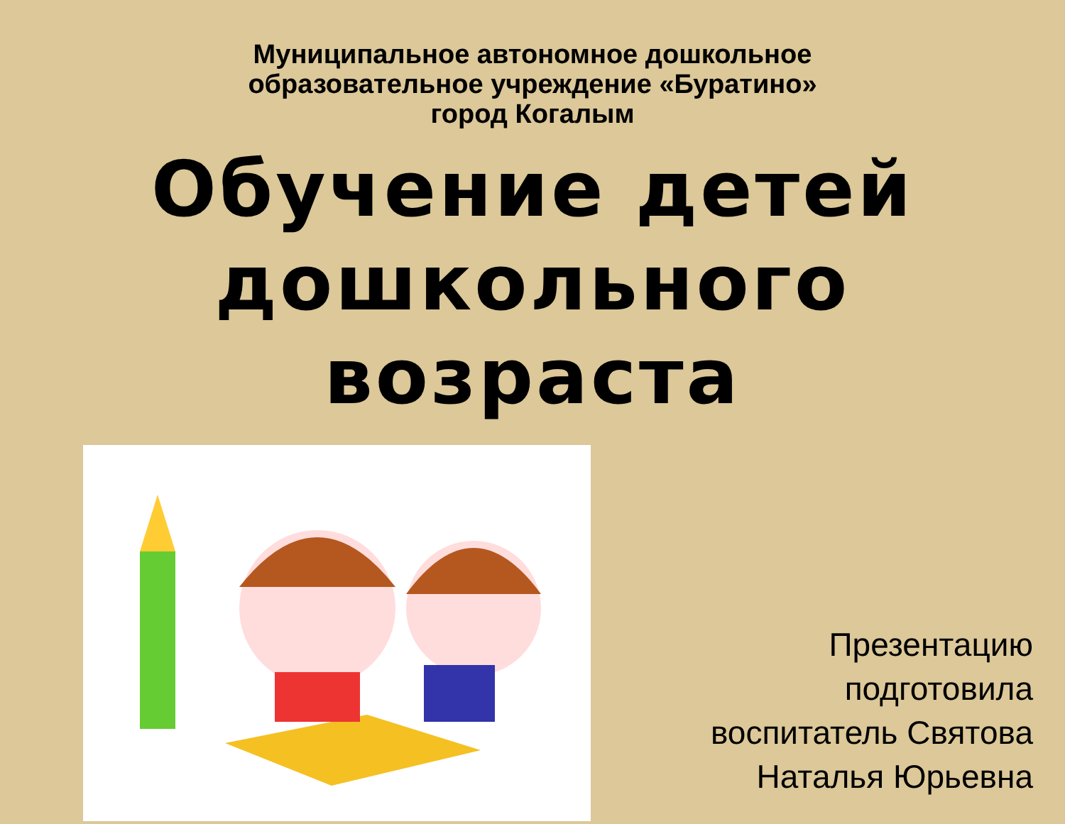Муниципальное автономное дошкольное
образовательное учреждение «Буратино»
город Когалым
Обучение детей
дошкольного возраста
Презентацию
подготовила
воспитатель Святова
Наталья Юрьевна